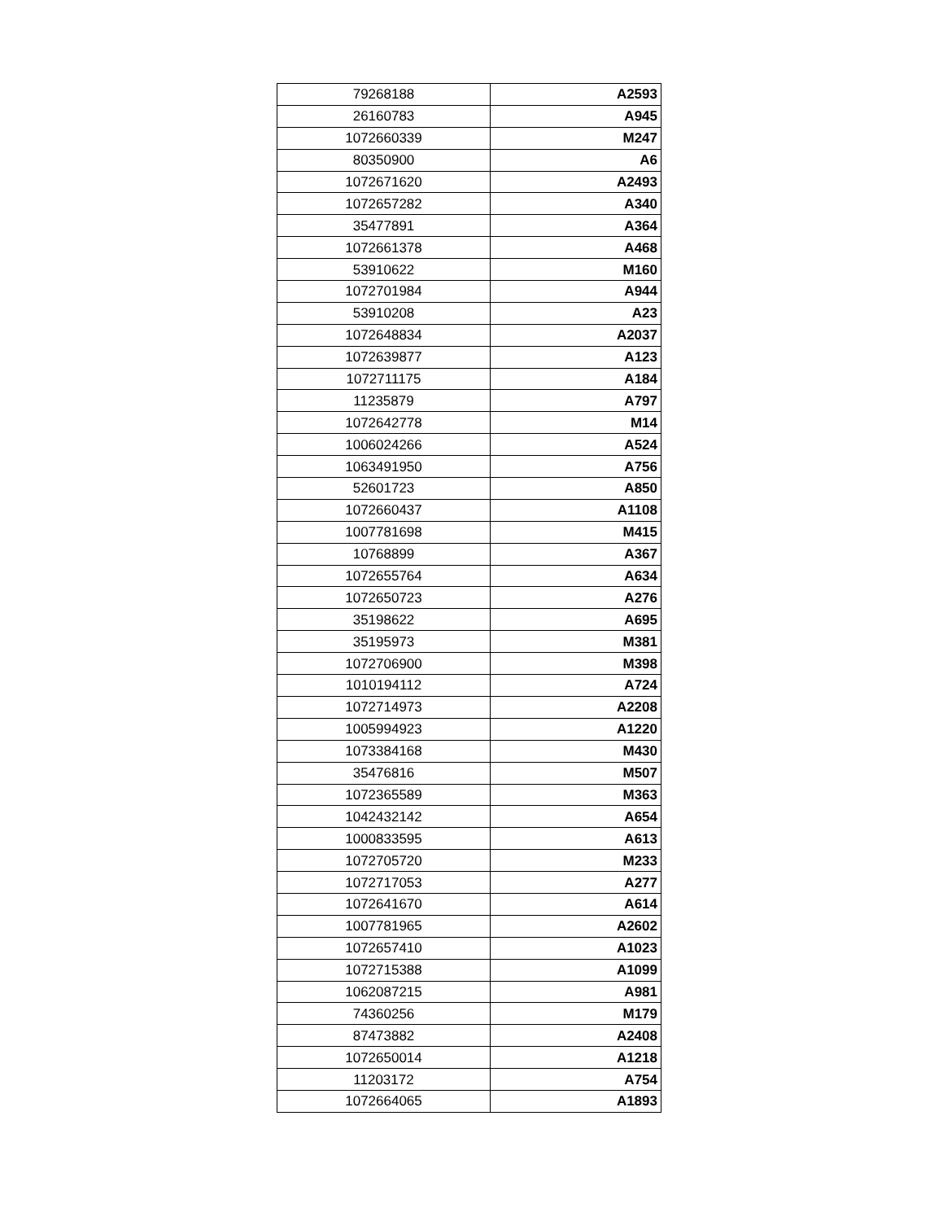| 79268188 | A2593 |
| 26160783 | A945 |
| 1072660339 | M247 |
| 80350900 | A6 |
| 1072671620 | A2493 |
| 1072657282 | A340 |
| 35477891 | A364 |
| 1072661378 | A468 |
| 53910622 | M160 |
| 1072701984 | A944 |
| 53910208 | A23 |
| 1072648834 | A2037 |
| 1072639877 | A123 |
| 1072711175 | A184 |
| 11235879 | A797 |
| 1072642778 | M14 |
| 1006024266 | A524 |
| 1063491950 | A756 |
| 52601723 | A850 |
| 1072660437 | A1108 |
| 1007781698 | M415 |
| 10768899 | A367 |
| 1072655764 | A634 |
| 1072650723 | A276 |
| 35198622 | A695 |
| 35195973 | M381 |
| 1072706900 | M398 |
| 1010194112 | A724 |
| 1072714973 | A2208 |
| 1005994923 | A1220 |
| 1073384168 | M430 |
| 35476816 | M507 |
| 1072365589 | M363 |
| 1042432142 | A654 |
| 1000833595 | A613 |
| 1072705720 | M233 |
| 1072717053 | A277 |
| 1072641670 | A614 |
| 1007781965 | A2602 |
| 1072657410 | A1023 |
| 1072715388 | A1099 |
| 1062087215 | A981 |
| 74360256 | M179 |
| 87473882 | A2408 |
| 1072650014 | A1218 |
| 11203172 | A754 |
| 1072664065 | A1893 |